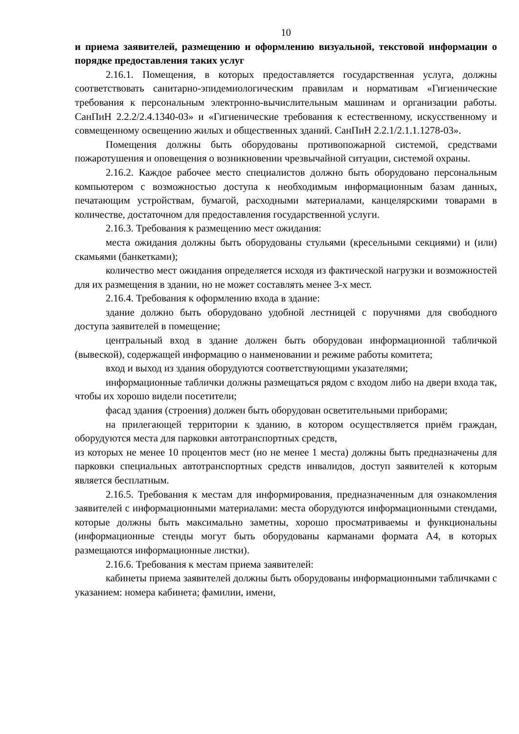10
и приема заявителей, размещению и оформлению визуальной, текстовой информации о порядке предоставления таких услуг
2.16.1. Помещения, в которых предоставляется государственная услуга, должны соответствовать санитарно-эпидемиологическим правилам и нормативам «Гигиенические требования к персональным электронно-вычислительным машинам и организации работы. СанПиН 2.2.2/2.4.1340-03» и «Гигиенические требования к естественному, искусственному и совмещенному освещению жилых и общественных зданий. СанПиН 2.2.1/2.1.1.1278-03».
Помещения должны быть оборудованы противопожарной системой, средствами пожаротушения и оповещения о возникновении чрезвычайной ситуации, системой охраны.
2.16.2. Каждое рабочее место специалистов должно быть оборудовано персональным компьютером с возможностью доступа к необходимым информационным базам данных, печатающим устройствам, бумагой, расходными материалами, канцелярскими товарами в количестве, достаточном для предоставления государственной услуги.
2.16.3. Требования к размещению мест ожидания:
места ожидания должны быть оборудованы стульями (кресельными секциями) и (или) скамьями (банкетками);
количество мест ожидания определяется исходя из фактической нагрузки и возможностей для их размещения в здании, но не может составлять менее 3-х мест.
2.16.4. Требования к оформлению входа в здание:
здание должно быть оборудовано удобной лестницей с поручнями для свободного доступа заявителей в помещение;
центральный вход в здание должен быть оборудован информационной табличкой (вывеской), содержащей информацию о наименовании и режиме работы комитета;
вход и выход из здания оборудуются соответствующими указателями;
информационные таблички должны размещаться рядом с входом либо на двери входа так, чтобы их хорошо видели посетители;
фасад здания (строения) должен быть оборудован осветительными приборами;
на прилегающей территории к зданию, в котором осуществляется приём граждан, оборудуются места для парковки автотранспортных средств,
из которых не менее 10 процентов мест (но не менее 1 места) должны быть предназначены для парковки специальных автотранспортных средств инвалидов, доступ заявителей к которым является бесплатным.
2.16.5. Требования к местам для информирования, предназначенным для ознакомления заявителей с информационными материалами: места оборудуются информационными стендами, которые должны быть максимально заметны, хорошо просматриваемы и функциональны (информационные стенды могут быть оборудованы карманами формата А4, в которых размещаются информационные листки).
2.16.6. Требования к местам приема заявителей:
кабинеты приема заявителей должны быть оборудованы информационными табличками с указанием: номера кабинета; фамилии, имени,